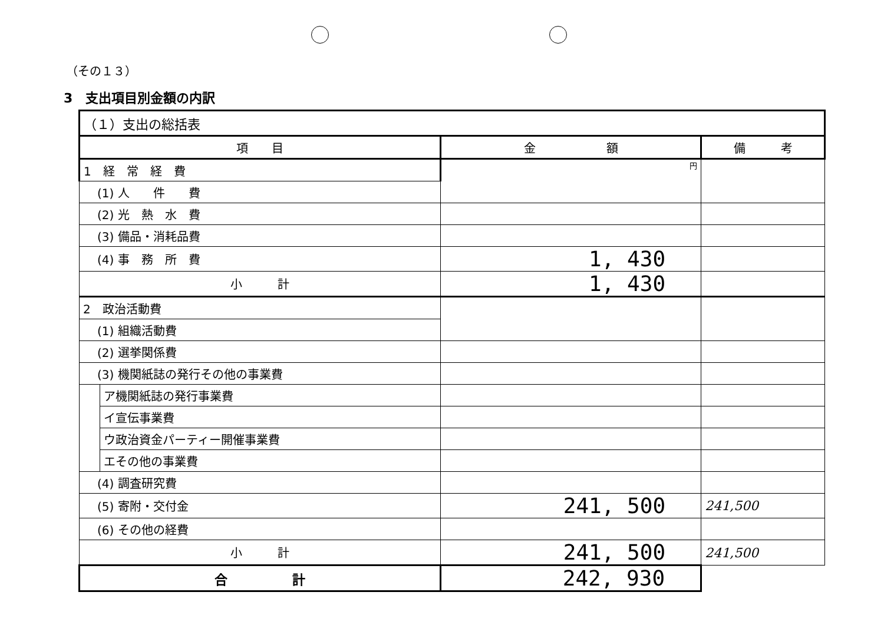（その１３）
3　支出項目別金額の内訳
| （１）支出の総括表 | | | |
| 項 目 | | 金 額 | 備 考 |
| 1 経 常 経 費 | | 円 | |
| (1) 人 件 費 | | | |
| (2) 光 熱 水 費 | | | |
| (3) 備品・消耗品費 | | | |
| (4) 事 務 所 費 | | 1, 430 | |
| 小 計 | | 1, 430 | |
| 2 政治活動費 | | | |
| (1) 組織活動費 | | | |
| (2) 選挙関係費 | | | |
| (3) 機関紙誌の発行その他の事業費 | | | |
| | ア機関紙誌の発行事業費 | | |
| | イ宣伝事業費 | | |
| | ウ政治資金パーティー開催事業費 | | |
| | エその他の事業費 | | |
| (4) 調査研究費 | | | |
| (5) 寄附・交付金 | | 241, 500 | 241,500 |
| (6) その他の経費 | | | |
| 小 計 | | 241, 500 | 241,500 |
| 合 計 | | 242, 930 | |